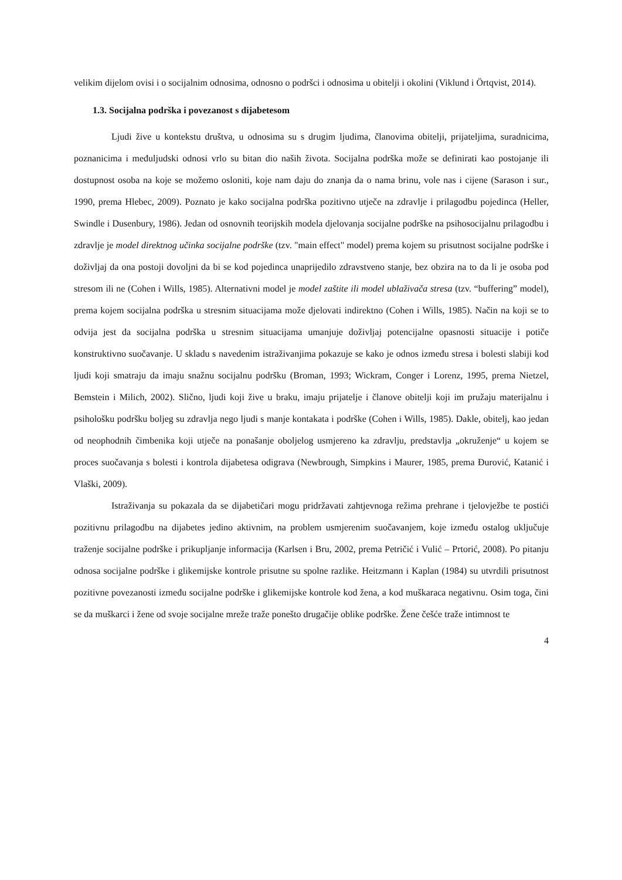velikim dijelom ovisi i o socijalnim odnosima, odnosno o podršci i odnosima u obitelji i okolini (Viklund i Örtqvist, 2014).
1.3. Socijalna podrška i povezanost s dijabetesom
Ljudi žive u kontekstu društva, u odnosima su s drugim ljudima, članovima obitelji, prijateljima, suradnicima, poznanicima i međuljudski odnosi vrlo su bitan dio naših života. Socijalna podrška može se definirati kao postojanje ili dostupnost osoba na koje se možemo osloniti, koje nam daju do znanja da o nama brinu, vole nas i cijene (Sarason i sur., 1990, prema Hlebec, 2009). Poznato je kako socijalna podrška pozitivno utječe na zdravlje i prilagodbu pojedinca (Heller, Swindle i Dusenbury, 1986). Jedan od osnovnih teorijskih modela djelovanja socijalne podrške na psihosocijalnu prilagodbu i zdravlje je model direktnog učinka socijalne podrške (tzv. "main effect" model) prema kojem su prisutnost socijalne podrške i doživljaj da ona postoji dovoljni da bi se kod pojedinca unaprijedilo zdravstveno stanje, bez obzira na to da li je osoba pod stresom ili ne (Cohen i Wills, 1985). Alternativni model je model zaštite ili model ublaživača stresa (tzv. “buffering” model), prema kojem socijalna podrška u stresnim situacijama može djelovati indirektno (Cohen i Wills, 1985). Način na koji se to odvija jest da socijalna podrška u stresnim situacijama umanjuje doživljaj potencijalne opasnosti situacije i potiče konstruktivno suočavanje. U skladu s navedenim istraživanjima pokazuje se kako je odnos između stresa i bolesti slabiji kod ljudi koji smatraju da imaju snažnu socijalnu podršku (Broman, 1993; Wickram, Conger i Lorenz, 1995, prema Nietzel, Bemstein i Milich, 2002). Slično, ljudi koji žive u braku, imaju prijatelje i članove obitelji koji im pružaju materijalnu i psihološku podršku boljeg su zdravlja nego ljudi s manje kontakata i podrške (Cohen i Wills, 1985). Dakle, obitelj, kao jedan od neophodnih čimbenika koji utječe na ponašanje oboljelog usmjereno ka zdravlju, predstavlja „okruženje“ u kojem se proces suočavanja s bolesti i kontrola dijabetesa odigrava (Newbrough, Simpkins i Maurer, 1985, prema Đurović, Katanić i Vlaški, 2009).
Istraživanja su pokazala da se dijabetičari mogu pridržavati zahtjevnoga režima prehrane i tjelovježbe te postići pozitivnu prilagodbu na dijabetes jedino aktivnim, na problem usmjerenim suočavanjem, koje između ostalog uključuje traženje socijalne podrške i prikupljanje informacija (Karlsen i Bru, 2002, prema Petričić i Vulić – Prtorić, 2008). Po pitanju odnosa socijalne podrške i glikemijske kontrole prisutne su spolne razlike. Heitzmann i Kaplan (1984) su utvrdili prisutnost pozitivne povezanosti između socijalne podrške i glikemijske kontrole kod žena, a kod muškaraca negativnu. Osim toga, čini se da muškarci i žene od svoje socijalne mreže traže ponešto drugačije oblike podrške. Žene češće traže intimnost te
4